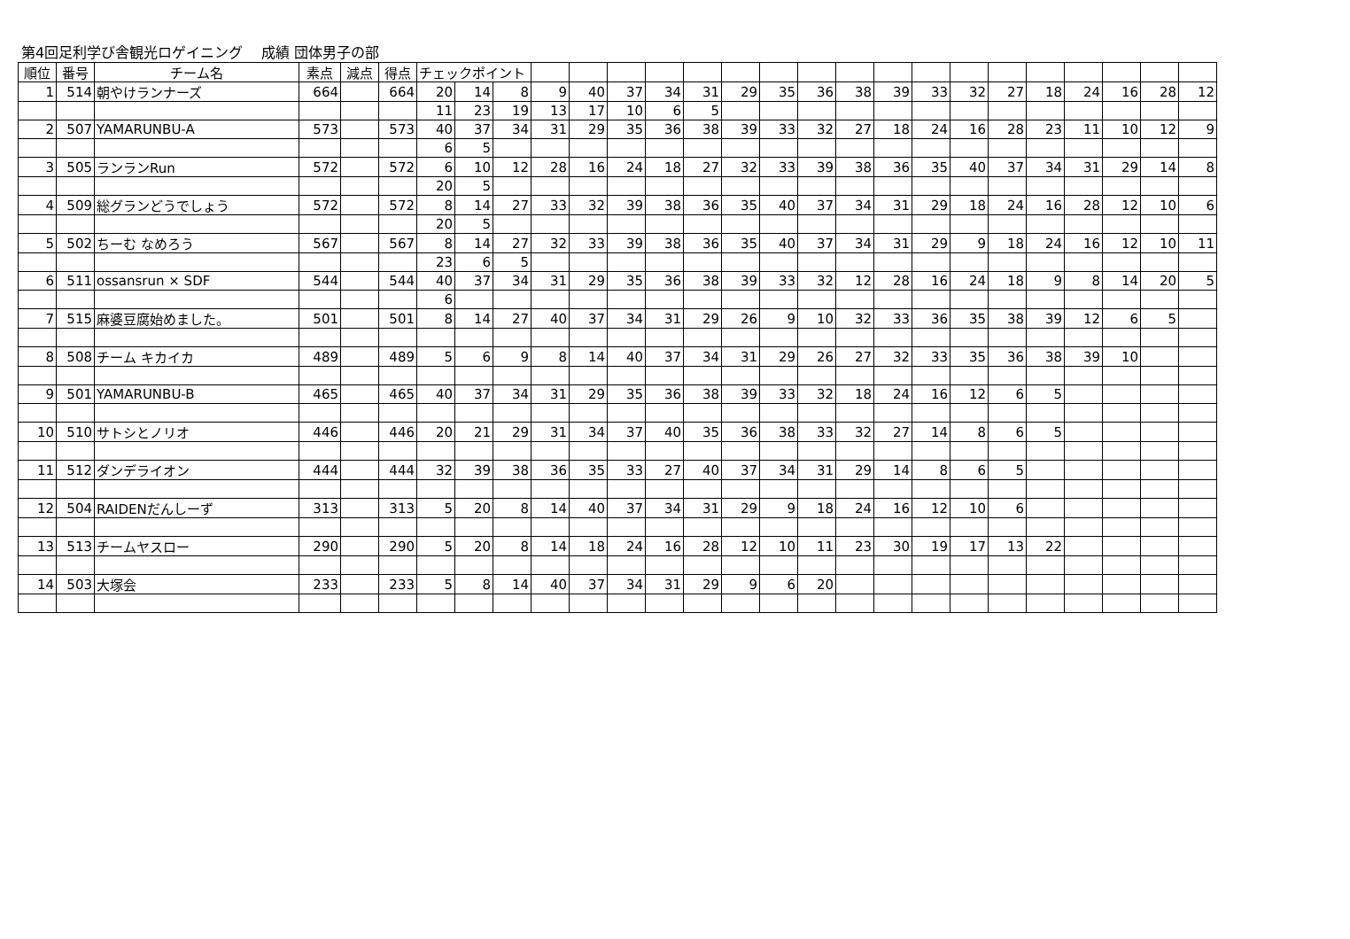第4回足利学び舎観光ロゲイニング　 成績 団体男子の部
| 順位 | 番号 | チーム名 | 素点 | 減点 | 得点 | チェックポイント | | | | | | | | | | | | | | | | | | | | |
| --- | --- | --- | --- | --- | --- | --- | --- | --- | --- | --- | --- | --- | --- | --- | --- | --- | --- | --- | --- | --- | --- | --- | --- | --- | --- | --- |
| 1 | 514 | 朝やけランナーズ | 664 | | 664 | 20 | 14 | 8 | 9 | 40 | 37 | 34 | 31 | 29 | 35 | 36 | 38 | 39 | 33 | 32 | 27 | 18 | 24 | 16 | 28 | 12 |
| | | | | | | 11 | 23 | 19 | 13 | 17 | 10 | 6 | 5 | | | | | | | | | | | | | |
| 2 | 507 | YAMARUNBU-A | 573 | | 573 | 40 | 37 | 34 | 31 | 29 | 35 | 36 | 38 | 39 | 33 | 32 | 27 | 18 | 24 | 16 | 28 | 23 | 11 | 10 | 12 | 9 |
| | | | | | | 6 | 5 | | | | | | | | | | | | | | | | | | | |
| 3 | 505 | ランランRun | 572 | | 572 | 6 | 10 | 12 | 28 | 16 | 24 | 18 | 27 | 32 | 33 | 39 | 38 | 36 | 35 | 40 | 37 | 34 | 31 | 29 | 14 | 8 |
| | | | | | | 20 | 5 | | | | | | | | | | | | | | | | | | | |
| 4 | 509 | 総グランどうでしょう | 572 | | 572 | 8 | 14 | 27 | 33 | 32 | 39 | 38 | 36 | 35 | 40 | 37 | 34 | 31 | 29 | 18 | 24 | 16 | 28 | 12 | 10 | 6 |
| | | | | | | 20 | 5 | | | | | | | | | | | | | | | | | | | |
| 5 | 502 | ちーむ なめろう | 567 | | 567 | 8 | 14 | 27 | 32 | 33 | 39 | 38 | 36 | 35 | 40 | 37 | 34 | 31 | 29 | 9 | 18 | 24 | 16 | 12 | 10 | 11 |
| | | | | | | 23 | 6 | 5 | | | | | | | | | | | | | | | | | | |
| 6 | 511 | ossansrun × SDF | 544 | | 544 | 40 | 37 | 34 | 31 | 29 | 35 | 36 | 38 | 39 | 33 | 32 | 12 | 28 | 16 | 24 | 18 | 9 | 8 | 14 | 20 | 5 |
| | | | | | | 6 | | | | | | | | | | | | | | | | | | | | |
| 7 | 515 | 麻婆豆腐始めました。 | 501 | | 501 | 8 | 14 | 27 | 40 | 37 | 34 | 31 | 29 | 26 | 9 | 10 | 32 | 33 | 36 | 35 | 38 | 39 | 12 | 6 | 5 | |
| 8 | 508 | チーム キカイカ | 489 | | 489 | 5 | 6 | 9 | 8 | 14 | 40 | 37 | 34 | 31 | 29 | 26 | 27 | 32 | 33 | 35 | 36 | 38 | 39 | 10 | | |
| 9 | 501 | YAMARUNBU-B | 465 | | 465 | 40 | 37 | 34 | 31 | 29 | 35 | 36 | 38 | 39 | 33 | 32 | 18 | 24 | 16 | 12 | 6 | 5 | | | | |
| 10 | 510 | サトシとノリオ | 446 | | 446 | 20 | 21 | 29 | 31 | 34 | 37 | 40 | 35 | 36 | 38 | 33 | 32 | 27 | 14 | 8 | 6 | 5 | | | | |
| 11 | 512 | ダンデライオン | 444 | | 444 | 32 | 39 | 38 | 36 | 35 | 33 | 27 | 40 | 37 | 34 | 31 | 29 | 14 | 8 | 6 | 5 | | | | | |
| 12 | 504 | RAIDENだんしーず | 313 | | 313 | 5 | 20 | 8 | 14 | 40 | 37 | 34 | 31 | 29 | 9 | 18 | 24 | 16 | 12 | 10 | 6 | | | | | |
| 13 | 513 | チームヤスロー | 290 | | 290 | 5 | 20 | 8 | 14 | 18 | 24 | 16 | 28 | 12 | 10 | 11 | 23 | 30 | 19 | 17 | 13 | 22 | | | | |
| 14 | 503 | 大塚会 | 233 | | 233 | 5 | 8 | 14 | 40 | 37 | 34 | 31 | 29 | 9 | 6 | 20 | | | | | | | | | | |